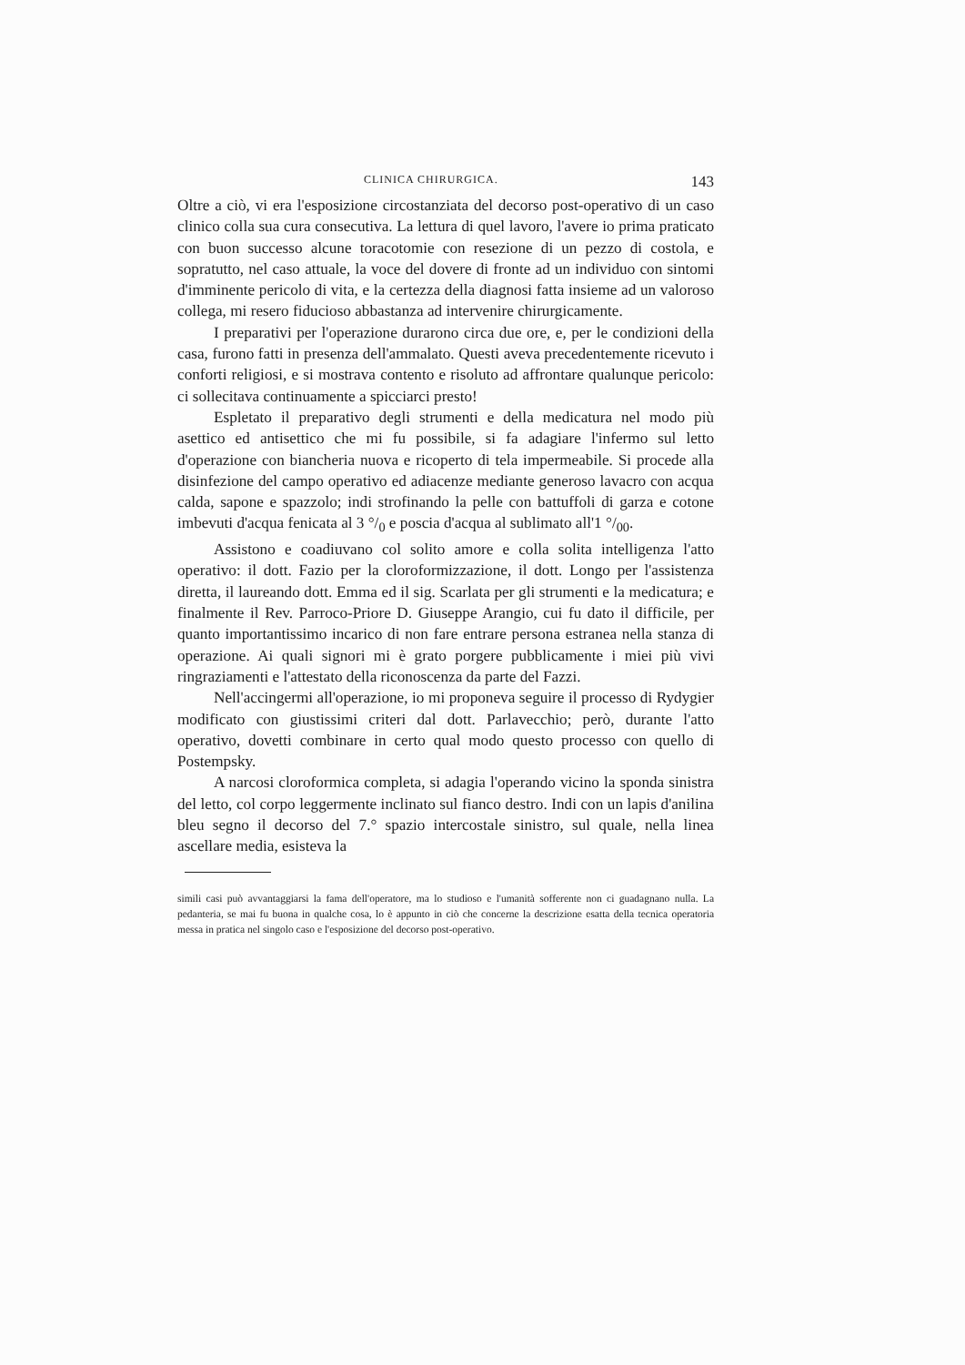CLINICA CHIRURGICA. 143
Oltre a ciò, vi era l'esposizione circostanziata del decorso post-operativo di un caso clinico colla sua cura consecutiva. La lettura di quel lavoro, l'avere io prima praticato con buon successo alcune toracotomie con resezione di un pezzo di costola, e sopratutto, nel caso attuale, la voce del dovere di fronte ad un individuo con sintomi d'imminente pericolo di vita, e la certezza della diagnosi fatta insieme ad un valoroso collega, mi resero fiducioso abbastanza ad intervenire chirurgicamente.
I preparativi per l'operazione durarono circa due ore, e, per le condizioni della casa, furono fatti in presenza dell'ammalato. Questi aveva precedentemente ricevuto i conforti religiosi, e si mostrava contento e risoluto ad affrontare qualunque pericolo: ci sollecitava continuamente a spicciarci presto!
Espletato il preparativo degli strumenti e della medicatura nel modo più asettico ed antisettico che mi fu possibile, si fa adagiare l'infermo sul letto d'operazione con biancheria nuova e ricoperto di tela impermeabile. Si procede alla disinfezione del campo operativo ed adiacenze mediante generoso lavacro con acqua calda, sapone e spazzolo; indi strofinando la pelle con battuffoli di garza e cotone imbevuti d'acqua fenicata al 3 °/<sub>0</sub> e poscia d'acqua al sublimato all'1 °/<sub>00</sub>.
Assistono e coadiuvano col solito amore e colla solita intelligenza l'atto operativo: il dott. Fazio per la cloroformizzazione, il dott. Longo per l'assistenza diretta, il laureando dott. Emma ed il sig. Scarlata per gli strumenti e la medicatura; e finalmente il Rev. Parroco-Priore D. Giuseppe Arangio, cui fu dato il difficile, per quanto importantissimo incarico di non fare entrare persona estranea nella stanza di operazione. Ai quali signori mi è grato porgere pubblicamente i miei più vivi ringraziamenti e l'attestato della riconoscenza da parte del Fazzi.
Nell'accingermi all'operazione, io mi proponeva seguire il processo di Rydygier modificato con giustissimi criteri dal dott. Parlavecchio; però, durante l'atto operativo, dovetti combinare in certo qual modo questo processo con quello di Postempsky.
A narcosi cloroformica completa, si adagia l'operando vicino la sponda sinistra del letto, col corpo leggermente inclinato sul fianco destro. Indi con un lapis d'anilina bleu segno il decorso del 7.° spazio intercostale sinistro, sul quale, nella linea ascellare media, esisteva la
simili casi può avvantaggiarsi la fama dell'operatore, ma lo studioso e l'umanità sofferente non ci guadagnano nulla. La pedanteria, se mai fu buona in qualche cosa, lo è appunto in ciò che concerne la descrizione esatta della tecnica operatoria messa in pratica nel singolo caso e l'esposizione del decorso post-operativo.